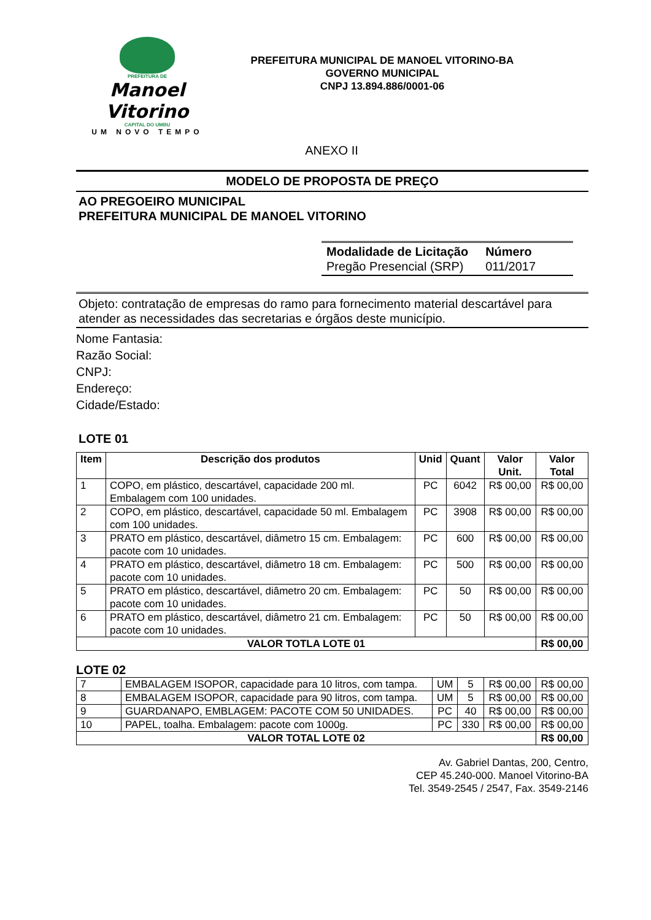PREFEITURA DE
Manoel Vitorino
CAPITAL DO UMBU
UM NOVO TEMPO
PREFEITURA MUNICIPAL DE MANOEL VITORINO-BA
GOVERNO MUNICIPAL
CNPJ 13.894.886/0001-06
ANEXO II
MODELO DE PROPOSTA DE PREÇO
AO PREGOEIRO MUNICIPAL
PREFEITURA MUNICIPAL DE MANOEL VITORINO
Modalidade de Licitação
Pregão Presencial (SRP)
Número
011/2017
Objeto: contratação de empresas do ramo para fornecimento material descartável para atender as necessidades das secretarias e órgãos deste município.
Nome Fantasia:
Razão Social:
CNPJ:
Endereço:
Cidade/Estado:
LOTE 01
| Item | Descrição dos produtos | Unid | Quant | Valor Unit. | Valor Total |
| --- | --- | --- | --- | --- | --- |
| 1 | COPO, em plástico, descartável, capacidade 200 ml. Embalagem com 100 unidades. | PC | 6042 | R$ 00,00 | R$ 00,00 |
| 2 | COPO, em plástico, descartável, capacidade 50 ml. Embalagem com 100 unidades. | PC | 3908 | R$ 00,00 | R$ 00,00 |
| 3 | PRATO em plástico, descartável, diâmetro 15 cm. Embalagem: pacote com 10 unidades. | PC | 600 | R$ 00,00 | R$ 00,00 |
| 4 | PRATO em plástico, descartável, diâmetro 18 cm. Embalagem: pacote com 10 unidades. | PC | 500 | R$ 00,00 | R$ 00,00 |
| 5 | PRATO em plástico, descartável, diâmetro 20 cm. Embalagem: pacote com 10 unidades. | PC | 50 | R$ 00,00 | R$ 00,00 |
| 6 | PRATO em plástico, descartável, diâmetro 21 cm. Embalagem: pacote com 10 unidades. | PC | 50 | R$ 00,00 | R$ 00,00 |
| VALOR TOTLA LOTE 01 | | | | | R$ 00,00 |
LOTE 02
| 7 | EMBALAGEM ISOPOR, capacidade para 10 litros, com tampa. | UM | 5 | R$ 00,00 | R$ 00,00 |
| 8 | EMBALAGEM ISOPOR, capacidade para 90 litros, com tampa. | UM | 5 | R$ 00,00 | R$ 00,00 |
| 9 | GUARDANAPO, EMBLAGEM: PACOTE COM 50 UNIDADES. | PC | 40 | R$ 00,00 | R$ 00,00 |
| 10 | PAPEL, toalha. Embalagem: pacote com 1000g. | PC | 330 | R$ 00,00 | R$ 00,00 |
| VALOR TOTAL LOTE 02 | | | | | R$ 00,00 |
Av. Gabriel Dantas, 200, Centro,
CEP 45.240-000. Manoel Vitorino-BA
Tel. 3549-2545 / 2547, Fax. 3549-2146